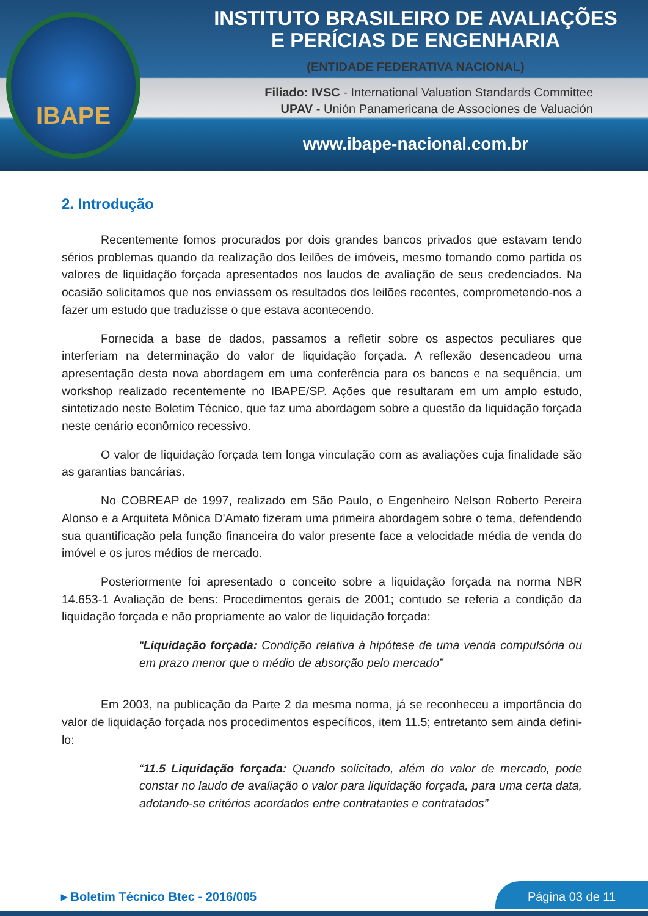IBAPE
INSTITUTO BRASILEIRO DE AVALIAÇÕES
E PERÍCIAS DE ENGENHARIA
(ENTIDADE FEDERATIVA NACIONAL)
Filiado: IVSC - International Valuation Standards Committee
UPAV - Unión Panamericana de Associones de Valuación
www.ibape-nacional.com.br
2. Introdução
Recentemente fomos procurados por dois grandes bancos privados que estavam tendo sérios problemas quando da realização dos leilões de imóveis, mesmo tomando como partida os valores de liquidação forçada apresentados nos laudos de avaliação de seus credenciados. Na ocasião solicitamos que nos enviassem os resultados dos leilões recentes, comprometendo-nos a fazer um estudo que traduzisse o que estava acontecendo.
Fornecida a base de dados, passamos a refletir sobre os aspectos peculiares que interferiam na determinação do valor de liquidação forçada. A reflexão desencadeou uma apresentação desta nova abordagem em uma conferência para os bancos e na sequência, um workshop realizado recentemente no IBAPE/SP. Ações que resultaram em um amplo estudo, sintetizado neste Boletim Técnico, que faz uma abordagem sobre a questão da liquidação forçada neste cenário econômico recessivo.
O valor de liquidação forçada tem longa vinculação com as avaliações cuja finalidade são as garantias bancárias.
No COBREAP de 1997, realizado em São Paulo, o Engenheiro Nelson Roberto Pereira Alonso e a Arquiteta Mônica D'Amato fizeram uma primeira abordagem sobre o tema, defendendo sua quantificação pela função financeira do valor presente face a velocidade média de venda do imóvel e os juros médios de mercado.
Posteriormente foi apresentado o conceito sobre a liquidação forçada na norma NBR 14.653-1 Avaliação de bens: Procedimentos gerais de 2001; contudo se referia a condição da liquidação forçada e não propriamente ao valor de liquidação forçada:
“Liquidação forçada: Condição relativa à hipótese de uma venda compulsória ou em prazo menor que o médio de absorção pelo mercado”
Em 2003, na publicação da Parte 2 da mesma norma, já se reconheceu a importância do valor de liquidação forçada nos procedimentos específicos, item 11.5; entretanto sem ainda defini-lo:
“11.5 Liquidação forçada: Quando solicitado, além do valor de mercado, pode constar no laudo de avaliação o valor para liquidação forçada, para uma certa data, adotando-se critérios acordados entre contratantes e contratados”
▸ Boletim Técnico Btec - 2016/005
Página 03 de 11